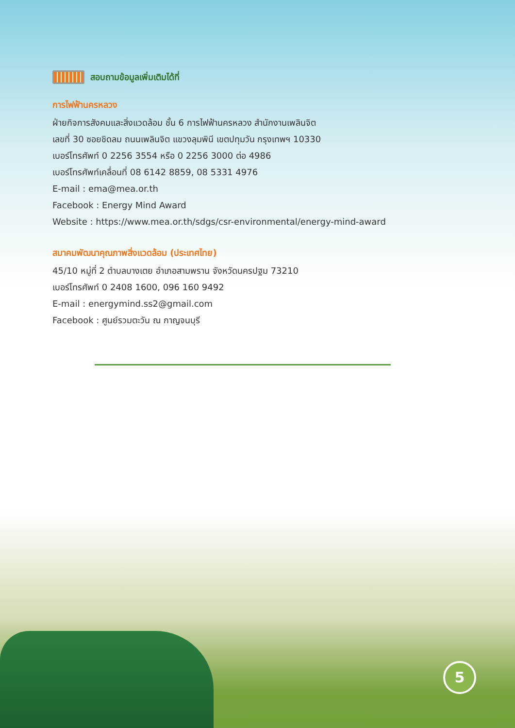สอบถามข้อมูลเพิ่มเติมได้ที่
การไฟฟ้านครหลวง
ฝ่ายกิจการสังคมและสิ่งแวดล้อม ชั้น 6 การไฟฟ้านครหลวง สำนักงานเพลินจิต
เลขที่ 30 ซอยชิดลม ถนนเพลินจิต แขวงลุมพินี เขตปทุมวัน กรุงเทพฯ 10330
เบอร์โทรศัพท์ 0 2256 3554 หรือ 0 2256 3000 ต่อ 4986
เบอร์โทรศัพท์เคลื่อนที่ 08 6142 8859, 08 5331 4976
E-mail : ema@mea.or.th
Facebook : Energy Mind Award
Website : https://www.mea.or.th/sdgs/csr-environmental/energy-mind-award
สมาคมพัฒนาคุณภาพสิ่งแวดล้อม (ประเทศไทย)
45/10 หมู่ที่ 2 ตำบลบางเตย อำเภอสามพราน จังหวัดนครปฐม 73210
เบอร์โทรศัพท์ 0 2408 1600, 096 160 9492
E-mail : energymind.ss2@gmail.com
Facebook : ศูนย์รวมตะวัน ณ กาญจนบุรี
5